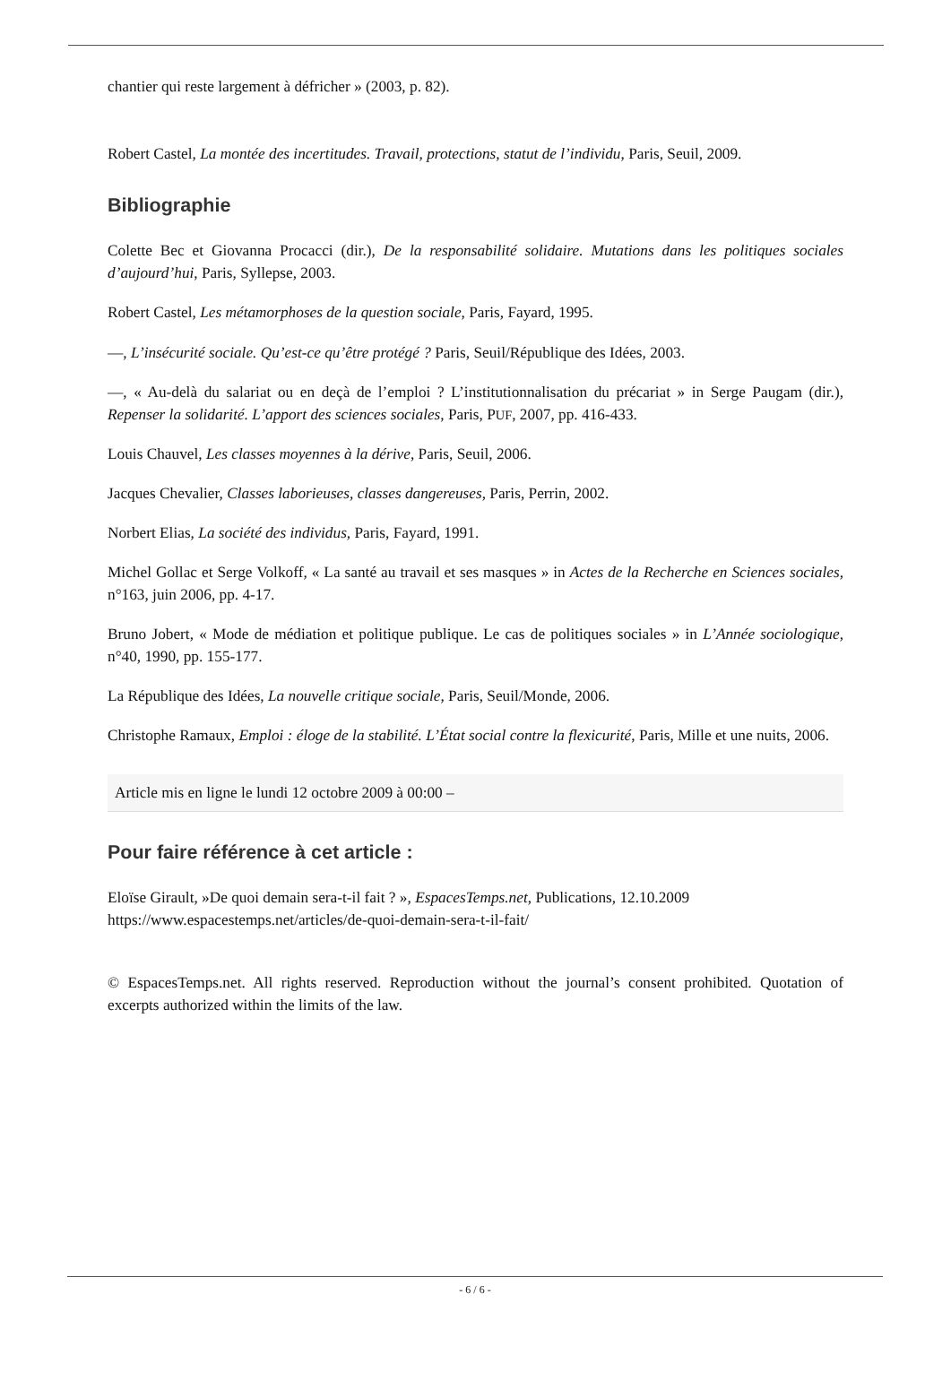chantier qui reste largement à défricher » (2003, p. 82).
Robert Castel, La montée des incertitudes. Travail, protections, statut de l’individu, Paris, Seuil, 2009.
Bibliographie
Colette Bec et Giovanna Procacci (dir.), De la responsabilité solidaire. Mutations dans les politiques sociales d’aujourd’hui, Paris, Syllepse, 2003.
Robert Castel, Les métamorphoses de la question sociale, Paris, Fayard, 1995.
—, L’insécurité sociale. Qu’est-ce qu’être protégé ? Paris, Seuil/République des Idées, 2003.
—, « Au-delà du salariat ou en deçà de l’emploi ? L’institutionnalisation du précariat » in Serge Paugam (dir.), Repenser la solidarité. L’apport des sciences sociales, Paris, PUF, 2007, pp. 416-433.
Louis Chauvel, Les classes moyennes à la dérive, Paris, Seuil, 2006.
Jacques Chevalier, Classes laborieuses, classes dangereuses, Paris, Perrin, 2002.
Norbert Elias, La société des individus, Paris, Fayard, 1991.
Michel Gollac et Serge Volkoff, « La santé au travail et ses masques » in Actes de la Recherche en Sciences sociales, n°163, juin 2006, pp. 4-17.
Bruno Jobert, « Mode de médiation et politique publique. Le cas de politiques sociales » in L’Année sociologique, n°40, 1990, pp. 155-177.
La République des Idées, La nouvelle critique sociale, Paris, Seuil/Monde, 2006.
Christophe Ramaux, Emploi : éloge de la stabilité. L’État social contre la flexicurité, Paris, Mille et une nuits, 2006.
Article mis en ligne le lundi 12 octobre 2009 à 00:00 –
Pour faire référence à cet article :
Eloïse Girault, »De quoi demain sera-t-il fait ? », EspacesTemps.net, Publications, 12.10.2009
https://www.espacestemps.net/articles/de-quoi-demain-sera-t-il-fait/
© EspacesTemps.net. All rights reserved. Reproduction without the journal’s consent prohibited. Quotation of excerpts authorized within the limits of the law.
- 6 / 6 -